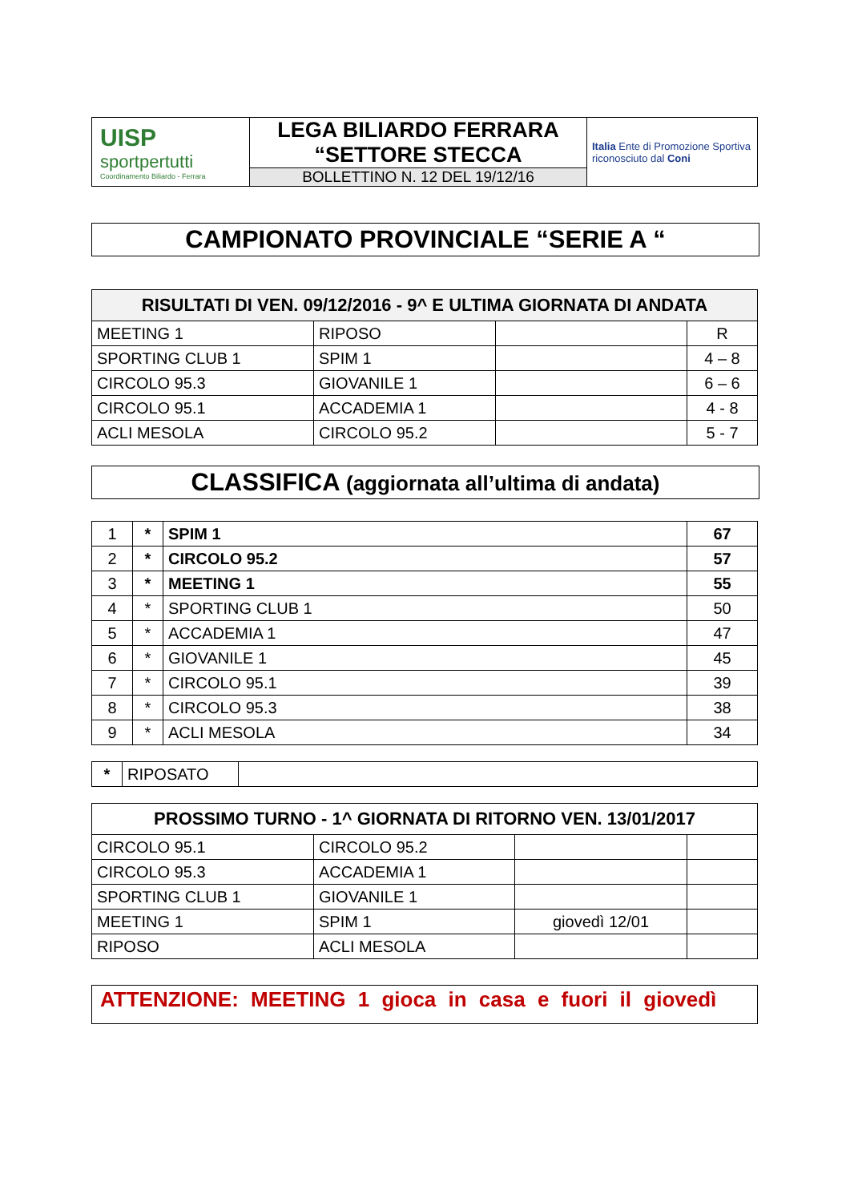| UISP sportpertutti Coordinamento Biliardo - Ferrara | LEGA BILIARDO FERRARA “SETTORE STECCA | Italia Ente di Promozione Sportiva riconosciuto dal Coni |
| | BOLLETTINO N. 12 DEL 19/12/16 | |
CAMPIONATO PROVINCIALE “SERIE A “
| RISULTATI DI VEN. 09/12/2016 - 9^ E ULTIMA GIORNATA DI ANDATA | | | |
| --- | --- | --- | --- |
| MEETING 1 | RIPOSO | | R |
| SPORTING CLUB 1 | SPIM 1 | | 4 – 8 |
| CIRCOLO 95.3 | GIOVANILE 1 | | 6 – 6 |
| CIRCOLO 95.1 | ACCADEMIA 1 | | 4 - 8 |
| ACLI MESOLA | CIRCOLO 95.2 | | 5 - 7 |
CLASSIFICA (aggiornata all’ultima di andata)
| 1 | * | SPIM 1 | 67 |
| 2 | * | CIRCOLO 95.2 | 57 |
| 3 | * | MEETING 1 | 55 |
| 4 | * | SPORTING CLUB 1 | 50 |
| 5 | * | ACCADEMIA 1 | 47 |
| 6 | * | GIOVANILE 1 | 45 |
| 7 | * | CIRCOLO 95.1 | 39 |
| 8 | * | CIRCOLO 95.3 | 38 |
| 9 | * | ACLI MESOLA | 34 |
| * | RIPOSATO | |
| PROSSIMO TURNO - 1^ GIORNATA DI RITORNO VEN. 13/01/2017 | | | |
| --- | --- | --- | --- |
| CIRCOLO 95.1 | CIRCOLO 95.2 | | |
| CIRCOLO 95.3 | ACCADEMIA 1 | | |
| SPORTING CLUB 1 | GIOVANILE 1 | | |
| MEETING 1 | SPIM 1 | giovedì 12/01 | |
| RIPOSO | ACLI MESOLA | | |
ATTENZIONE: MEETING 1 gioca in casa e fuori il giovedì